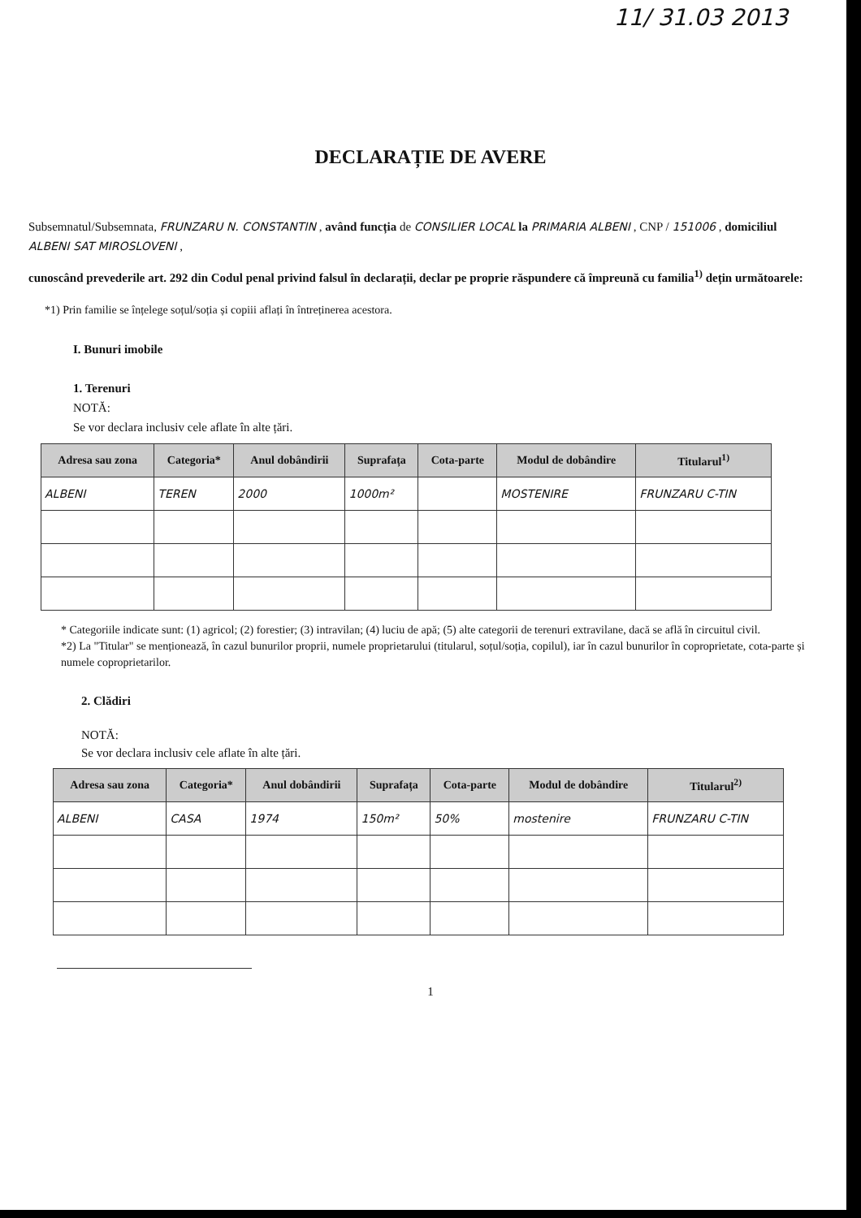11/ 31.03 2013
DECLARAȚIE DE AVERE
Subsemnatul/Subsemnata, FRUNZARU N. CONSTANTIN , având funcția de CONSILIER LOCAL la PRIMARIA ALBENI , CNP / 151006 , domiciliul ALBENI SAT MIROSLOVENI ,
cunoscând prevederile art. 292 din Codul penal privind falsul în declarații, declar pe proprie răspundere că împreună cu familia<sup>1)</sup> dețin următoarele:
*1) Prin familie se înțelege soțul/soția și copiii aflați în întreținerea acestora.
I. Bunuri imobile
1. Terenuri
NOTĂ:
Se vor declara inclusiv cele aflate în alte țări.
| Adresa sau zona | Categoria* | Anul dobândirii | Suprafața | Cota-parte | Modul de dobândire | Titularul<sup>1)</sup> |
| --- | --- | --- | --- | --- | --- | --- |
| ALBENI | TEREN | 2000 | 1000m² | | MOSTENIRE | FRUNZARU C-TIN |
* Categoriile indicate sunt: (1) agricol; (2) forestier; (3) intravilan; (4) luciu de apă; (5) alte categorii de terenuri extravilane, dacă se află în circuitul civil.
*2) La "Titular" se menționează, în cazul bunurilor proprii, numele proprietarului (titularul, soțul/soția, copilul), iar în cazul bunurilor în coproprietate, cota-parte și numele coproprietarilor.
2. Clădiri
NOTĂ:
Se vor declara inclusiv cele aflate în alte țări.
| Adresa sau zona | Categoria* | Anul dobândirii | Suprafața | Cota-parte | Modul de dobândire | Titularul<sup>2)</sup> |
| --- | --- | --- | --- | --- | --- | --- |
| ALBENI | CASA | 1974 | 150m² | 50% | mostenire | FRUNZARU C-TIN |
1